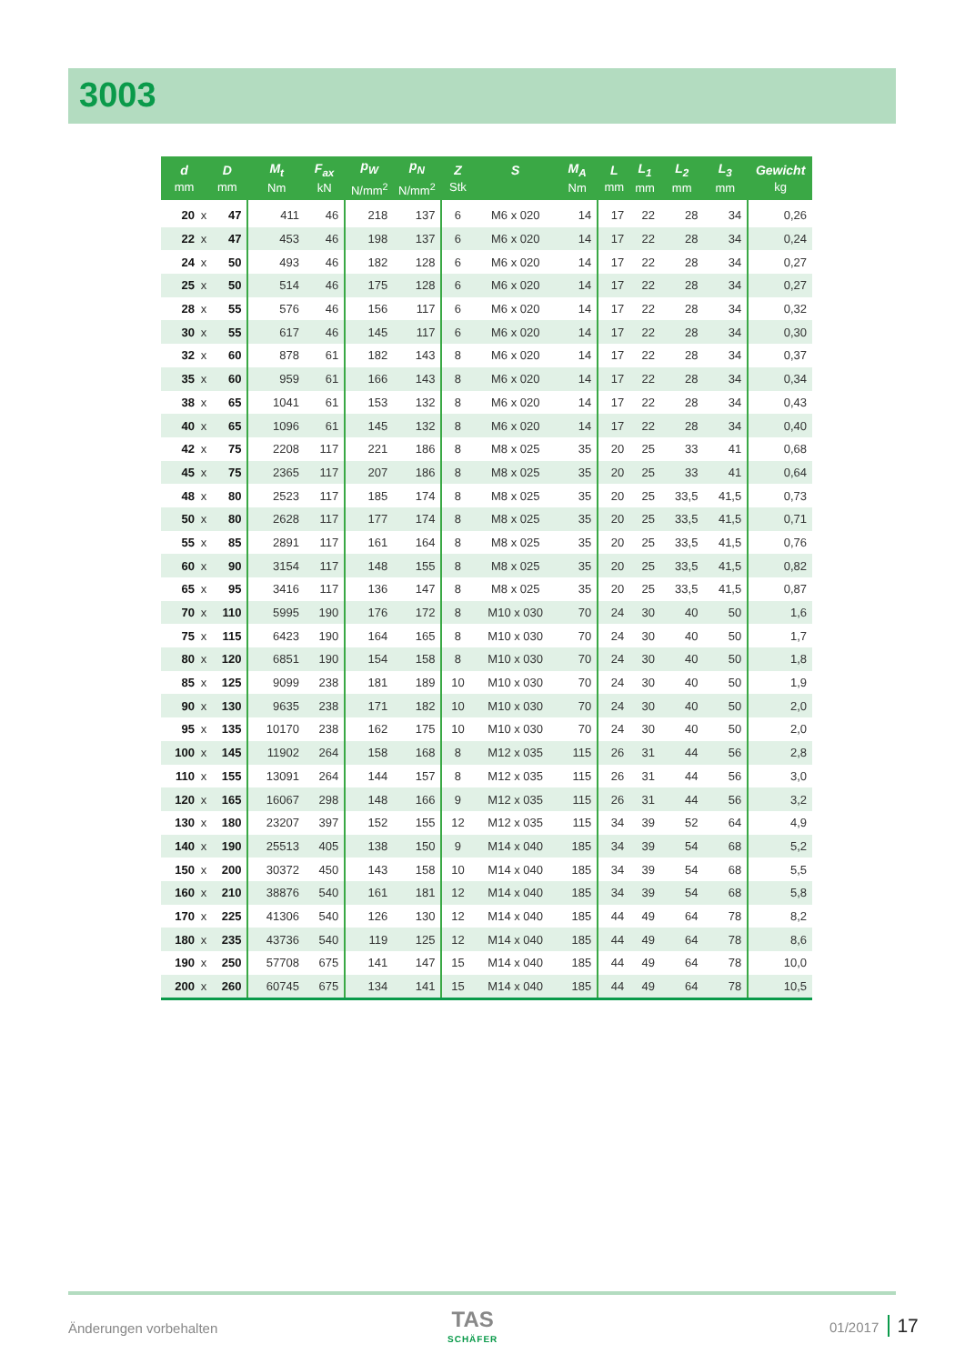3003
| d mm | | D mm | M<sub>t</sub> Nm | F<sub>ax</sub> kN | p<sub>W</sub> N/mm<sup>2</sup> | p<sub>N</sub> N/mm<sup>2</sup> | Z Stk | S | M<sub>A</sub> Nm | L mm | L<sub>1</sub> mm | L<sub>2</sub> mm | L<sub>3</sub> mm | Gewicht kg |
| --- | --- | --- | --- | --- | --- | --- | --- | --- | --- | --- | --- | --- | --- | --- |
| 20 | x | 47 | 411 | 46 | 218 | 137 | 6 | M6 x 020 | 14 | 17 | 22 | 28 | 34 | 0,26 |
| 22 | x | 47 | 453 | 46 | 198 | 137 | 6 | M6 x 020 | 14 | 17 | 22 | 28 | 34 | 0,24 |
| 24 | x | 50 | 493 | 46 | 182 | 128 | 6 | M6 x 020 | 14 | 17 | 22 | 28 | 34 | 0,27 |
| 25 | x | 50 | 514 | 46 | 175 | 128 | 6 | M6 x 020 | 14 | 17 | 22 | 28 | 34 | 0,27 |
| 28 | x | 55 | 576 | 46 | 156 | 117 | 6 | M6 x 020 | 14 | 17 | 22 | 28 | 34 | 0,32 |
| 30 | x | 55 | 617 | 46 | 145 | 117 | 6 | M6 x 020 | 14 | 17 | 22 | 28 | 34 | 0,30 |
| 32 | x | 60 | 878 | 61 | 182 | 143 | 8 | M6 x 020 | 14 | 17 | 22 | 28 | 34 | 0,37 |
| 35 | x | 60 | 959 | 61 | 166 | 143 | 8 | M6 x 020 | 14 | 17 | 22 | 28 | 34 | 0,34 |
| 38 | x | 65 | 1041 | 61 | 153 | 132 | 8 | M6 x 020 | 14 | 17 | 22 | 28 | 34 | 0,43 |
| 40 | x | 65 | 1096 | 61 | 145 | 132 | 8 | M6 x 020 | 14 | 17 | 22 | 28 | 34 | 0,40 |
| 42 | x | 75 | 2208 | 117 | 221 | 186 | 8 | M8 x 025 | 35 | 20 | 25 | 33 | 41 | 0,68 |
| 45 | x | 75 | 2365 | 117 | 207 | 186 | 8 | M8 x 025 | 35 | 20 | 25 | 33 | 41 | 0,64 |
| 48 | x | 80 | 2523 | 117 | 185 | 174 | 8 | M8 x 025 | 35 | 20 | 25 | 33,5 | 41,5 | 0,73 |
| 50 | x | 80 | 2628 | 117 | 177 | 174 | 8 | M8 x 025 | 35 | 20 | 25 | 33,5 | 41,5 | 0,71 |
| 55 | x | 85 | 2891 | 117 | 161 | 164 | 8 | M8 x 025 | 35 | 20 | 25 | 33,5 | 41,5 | 0,76 |
| 60 | x | 90 | 3154 | 117 | 148 | 155 | 8 | M8 x 025 | 35 | 20 | 25 | 33,5 | 41,5 | 0,82 |
| 65 | x | 95 | 3416 | 117 | 136 | 147 | 8 | M8 x 025 | 35 | 20 | 25 | 33,5 | 41,5 | 0,87 |
| 70 | x | 110 | 5995 | 190 | 176 | 172 | 8 | M10 x 030 | 70 | 24 | 30 | 40 | 50 | 1,6 |
| 75 | x | 115 | 6423 | 190 | 164 | 165 | 8 | M10 x 030 | 70 | 24 | 30 | 40 | 50 | 1,7 |
| 80 | x | 120 | 6851 | 190 | 154 | 158 | 8 | M10 x 030 | 70 | 24 | 30 | 40 | 50 | 1,8 |
| 85 | x | 125 | 9099 | 238 | 181 | 189 | 10 | M10 x 030 | 70 | 24 | 30 | 40 | 50 | 1,9 |
| 90 | x | 130 | 9635 | 238 | 171 | 182 | 10 | M10 x 030 | 70 | 24 | 30 | 40 | 50 | 2,0 |
| 95 | x | 135 | 10170 | 238 | 162 | 175 | 10 | M10 x 030 | 70 | 24 | 30 | 40 | 50 | 2,0 |
| 100 | x | 145 | 11902 | 264 | 158 | 168 | 8 | M12 x 035 | 115 | 26 | 31 | 44 | 56 | 2,8 |
| 110 | x | 155 | 13091 | 264 | 144 | 157 | 8 | M12 x 035 | 115 | 26 | 31 | 44 | 56 | 3,0 |
| 120 | x | 165 | 16067 | 298 | 148 | 166 | 9 | M12 x 035 | 115 | 26 | 31 | 44 | 56 | 3,2 |
| 130 | x | 180 | 23207 | 397 | 152 | 155 | 12 | M12 x 035 | 115 | 34 | 39 | 52 | 64 | 4,9 |
| 140 | x | 190 | 25513 | 405 | 138 | 150 | 9 | M14 x 040 | 185 | 34 | 39 | 54 | 68 | 5,2 |
| 150 | x | 200 | 30372 | 450 | 143 | 158 | 10 | M14 x 040 | 185 | 34 | 39 | 54 | 68 | 5,5 |
| 160 | x | 210 | 38876 | 540 | 161 | 181 | 12 | M14 x 040 | 185 | 34 | 39 | 54 | 68 | 5,8 |
| 170 | x | 225 | 41306 | 540 | 126 | 130 | 12 | M14 x 040 | 185 | 44 | 49 | 64 | 78 | 8,2 |
| 180 | x | 235 | 43736 | 540 | 119 | 125 | 12 | M14 x 040 | 185 | 44 | 49 | 64 | 78 | 8,6 |
| 190 | x | 250 | 57708 | 675 | 141 | 147 | 15 | M14 x 040 | 185 | 44 | 49 | 64 | 78 | 10,0 |
| 200 | x | 260 | 60745 | 675 | 134 | 141 | 15 | M14 x 040 | 185 | 44 | 49 | 64 | 78 | 10,5 |
Änderungen vorbehalten TAS
SCHÄFER
01/2017 17